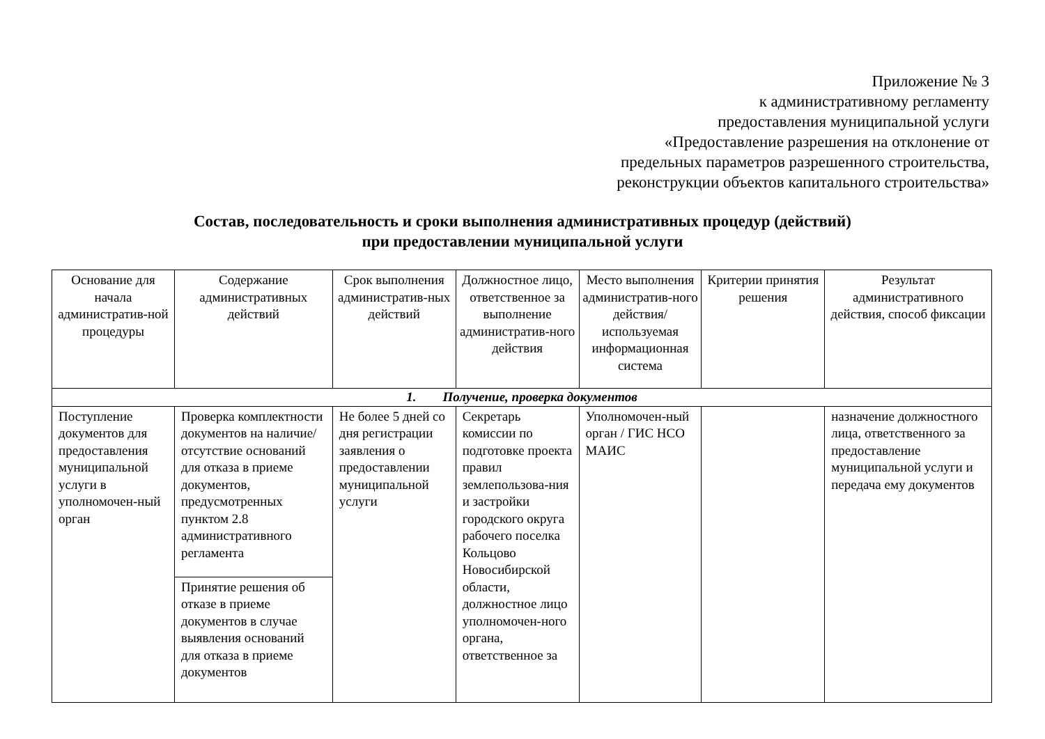Приложение № 3
к административному регламенту
предоставления муниципальной услуги
«Предоставление разрешения на отклонение от
предельных параметров разрешенного строительства,
реконструкции объектов капитального строительства»
Состав, последовательность и сроки выполнения административных процедур (действий)
при предоставлении муниципальной услуги
| Основание для начала административ-ной процедуры | Содержание административных действий | Срок выполнения административ-ных действий | Должностное лицо, ответственное за выполнение административ-ного действия | Место выполнения административ-ного действия/ используемая информационная система | Критерии принятия решения | Результат административного действия, способ фиксации |
| --- | --- | --- | --- | --- | --- | --- |
| 1. Получение, проверка документов | | | | | | |
| Поступление документов для предоставления муниципальной услуги в уполномочен-ный орган | Проверка комплектности документов на наличие/отсутствие оснований для отказа в приеме документов, предусмотренных пунктом 2.8 административного регламента | Не более 5 дней со дня регистрации заявления о предоставлении муниципальной услуги | Секретарь комиссии по подготовке проекта правил землепользова-ния и застройки городского округа рабочего поселка Кольцово Новосибирской области, должностное лицо уполномочен-ного органа, ответственное за | Уполномочен-ный орган / ГИС НСО МАИС | | назначение должностного лица, ответственного за предоставление муниципальной услуги и передача ему документов |
| | Принятие решения об отказе в приеме документов в случае выявления оснований для отказа в приеме документов | | | | | |